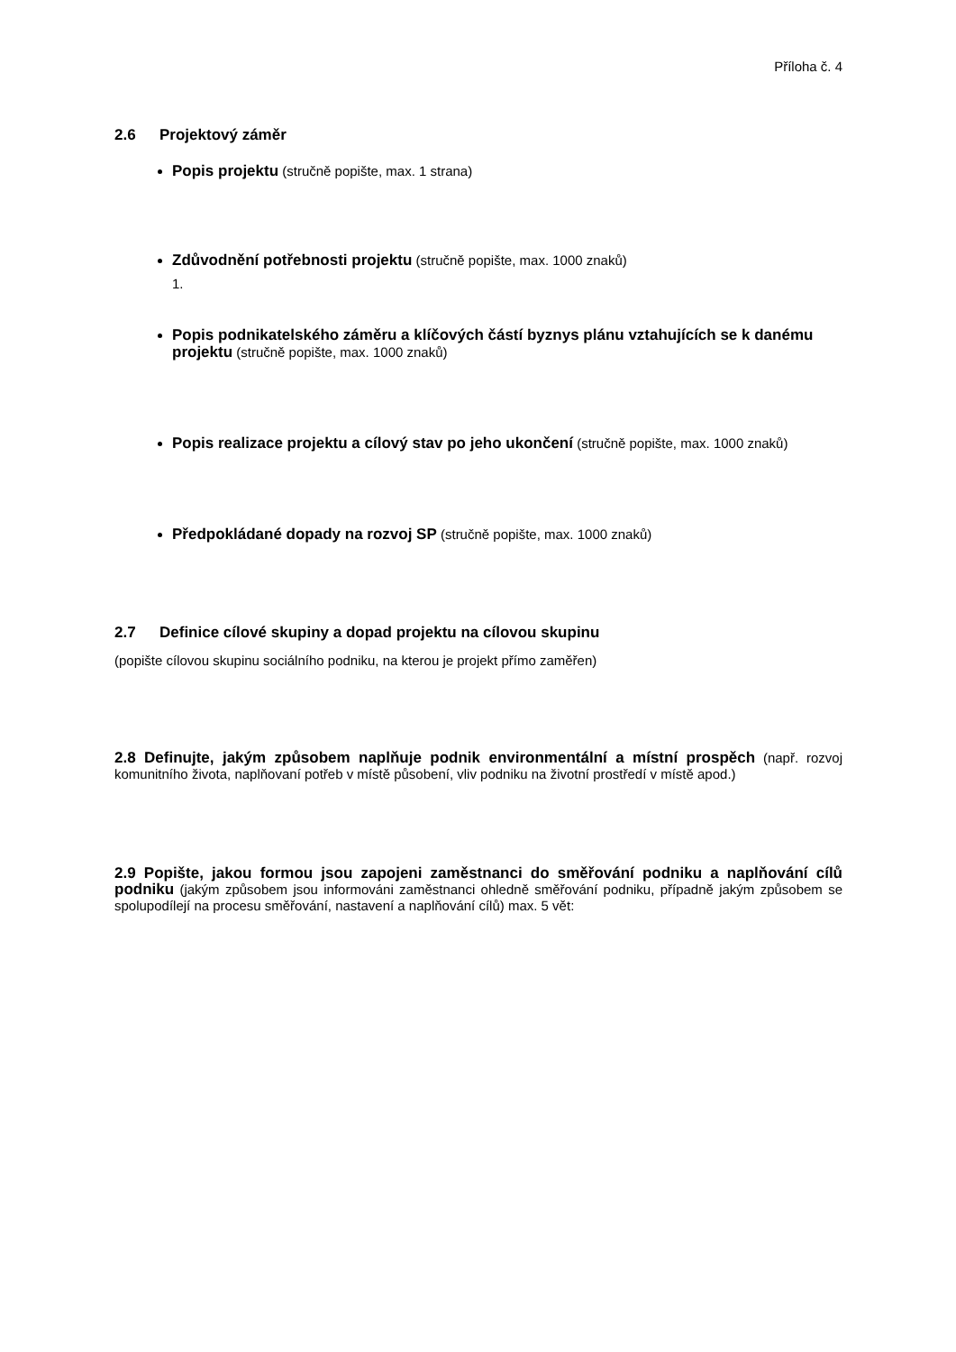Příloha č. 4
2.6 Projektový záměr
Popis projektu (stručně popište, max. 1 strana)
Zdůvodnění potřebnosti projektu (stručně popište, max. 1000 znaků)
1.
Popis podnikatelského záměru a klíčových částí byznys plánu vztahujících se k danému projektu (stručně popište, max. 1000 znaků)
Popis realizace projektu a cílový stav po jeho ukončení (stručně popište, max. 1000 znaků)
Předpokládané dopady na rozvoj SP (stručně popište, max. 1000 znaků)
2.7 Definice cílové skupiny a dopad projektu na cílovou skupinu
(popište cílovou skupinu sociálního podniku, na kterou je projekt přímo zaměřen)
2.8 Definujte, jakým způsobem naplňuje podnik environmentální a místní prospěch (např. rozvoj komunitního života, naplňovaní potřeb v místě působení, vliv podniku na životní prostředí v místě apod.)
2.9 Popište, jakou formou jsou zapojeni zaměstnanci do směřování podniku a naplňování cílů podniku (jakým způsobem jsou informováni zaměstnanci ohledně směřování podniku, případně jakým způsobem se spolupodílejí na procesu směřování, nastavení a naplňování cílů) max. 5 vět: